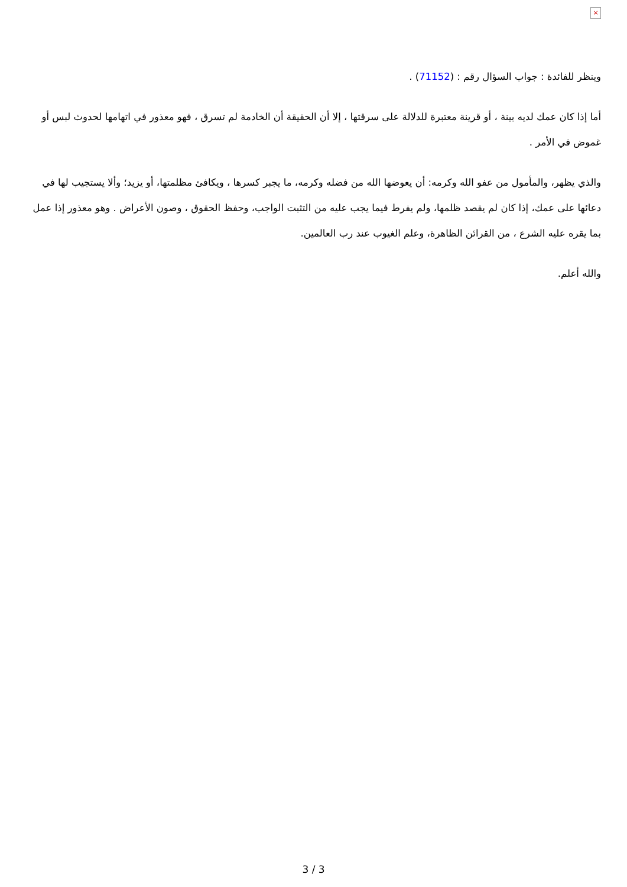×
وينظر للفائدة : جواب السؤال رقم : (71152) .
أما إذا كان عمك لديه بينة ، أو قرينة معتبرة للدلالة على سرقتها ، إلا أن الحقيقة أن الخادمة لم تسرق ، فهو معذور في اتهامها لحدوث لبس أو غموض في الأمر .
والذي يظهر، والمأمول من عفو الله وكرمه: أن يعوضها الله من فضله وكرمه، ما يجبر كسرها ، ويكافئ مظلمتها، أو يزيد؛ وألا يستجيب لها في دعائها على عمك، إذا كان لم يقصد ظلمها، ولم يفرط فيما يجب عليه من التثبت الواجب، وحفظ الحقوق ، وصون الأعراض . وهو معذور إذا عمل بما يقره عليه الشرع ، من القرائن الظاهرة، وعلم الغيوب عند رب العالمين.
والله أعلم.
3 / 3